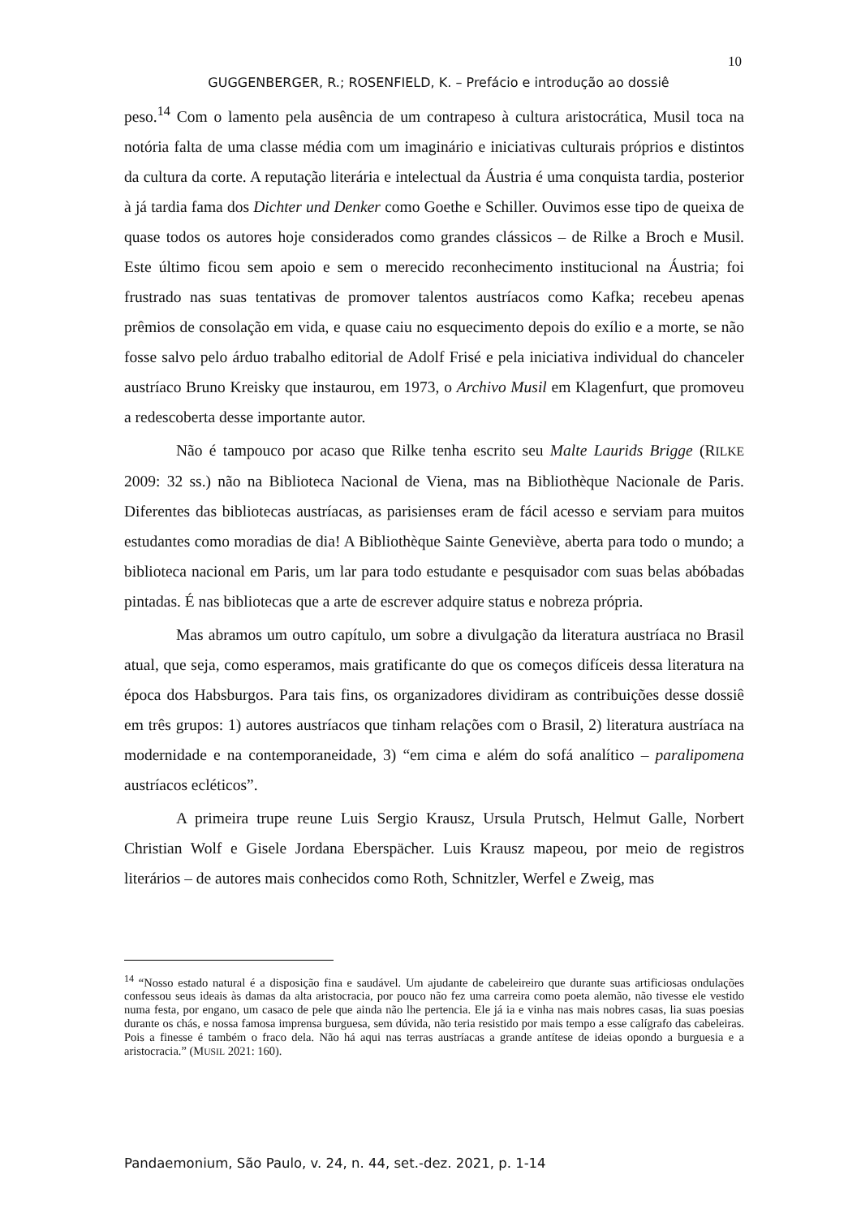10
GUGGENBERGER, R.; ROSENFIELD, K. – Prefácio e introdução ao dossiê
peso.<sup>14</sup> Com o lamento pela ausência de um contrapeso à cultura aristocrática, Musil toca na notória falta de uma classe média com um imaginário e iniciativas culturais próprios e distintos da cultura da corte. A reputação literária e intelectual da Áustria é uma conquista tardia, posterior à já tardia fama dos Dichter und Denker como Goethe e Schiller. Ouvimos esse tipo de queixa de quase todos os autores hoje considerados como grandes clássicos – de Rilke a Broch e Musil. Este último ficou sem apoio e sem o merecido reconhecimento institucional na Áustria; foi frustrado nas suas tentativas de promover talentos austríacos como Kafka; recebeu apenas prêmios de consolação em vida, e quase caiu no esquecimento depois do exílio e a morte, se não fosse salvo pelo árduo trabalho editorial de Adolf Frisé e pela iniciativa individual do chanceler austríaco Bruno Kreisky que instaurou, em 1973, o Archivo Musil em Klagenfurt, que promoveu a redescoberta desse importante autor.
Não é tampouco por acaso que Rilke tenha escrito seu Malte Laurids Brigge (RILKE 2009: 32 ss.) não na Biblioteca Nacional de Viena, mas na Bibliothèque Nacionale de Paris. Diferentes das bibliotecas austríacas, as parisienses eram de fácil acesso e serviam para muitos estudantes como moradias de dia! A Bibliothèque Sainte Geneviève, aberta para todo o mundo; a biblioteca nacional em Paris, um lar para todo estudante e pesquisador com suas belas abóbadas pintadas. É nas bibliotecas que a arte de escrever adquire status e nobreza própria.
Mas abramos um outro capítulo, um sobre a divulgação da literatura austríaca no Brasil atual, que seja, como esperamos, mais gratificante do que os começos difíceis dessa literatura na época dos Habsburgos. Para tais fins, os organizadores dividiram as contribuições desse dossiê em três grupos: 1) autores austríacos que tinham relações com o Brasil, 2) literatura austríaca na modernidade e na contemporaneidade, 3) “em cima e além do sofá analítico – paralipomena austríacos ecléticos”.
A primeira trupe reune Luis Sergio Krausz, Ursula Prutsch, Helmut Galle, Norbert Christian Wolf e Gisele Jordana Eberspächer. Luis Krausz mapeou, por meio de registros literários – de autores mais conhecidos como Roth, Schnitzler, Werfel e Zweig, mas
<sup>14</sup> “Nosso estado natural é a disposição fina e saudável. Um ajudante de cabeleireiro que durante suas artificiosas ondulações confessou seus ideais às damas da alta aristocracia, por pouco não fez uma carreira como poeta alemão, não tivesse ele vestido numa festa, por engano, um casaco de pele que ainda não lhe pertencia. Ele já ia e vinha nas mais nobres casas, lia suas poesias durante os chás, e nossa famosa imprensa burguesa, sem dúvida, não teria resistido por mais tempo a esse calígrafo das cabeleiras. Pois a finesse é também o fraco dela. Não há aqui nas terras austríacas a grande antítese de ideias opondo a burguesia e a aristocracia.” (MUSIL 2021: 160).
Pandaemonium, São Paulo, v. 24, n. 44, set.-dez. 2021, p. 1-14